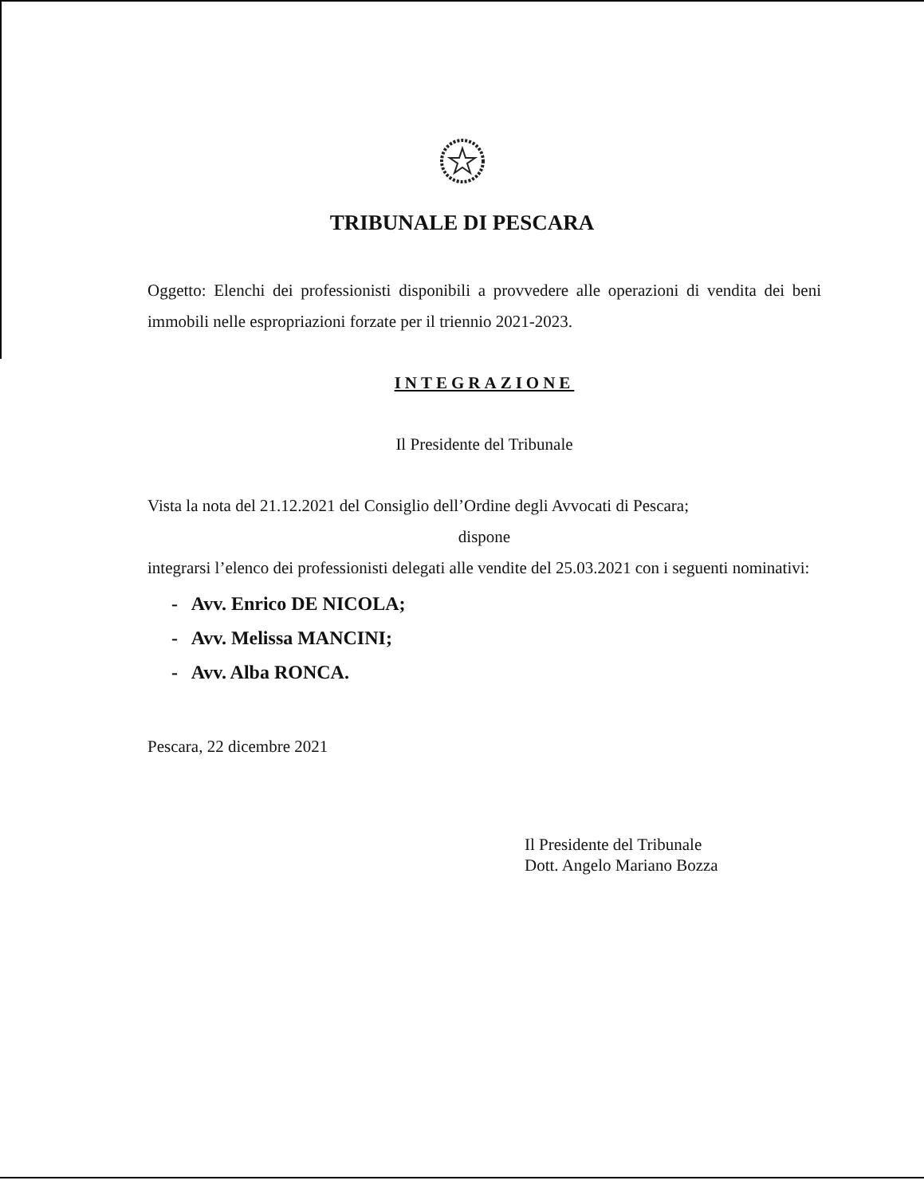TRIBUNALE DI PESCARA
Oggetto: Elenchi dei professionisti disponibili a provvedere alle operazioni di vendita dei beni immobili nelle espropriazioni forzate per il triennio 2021-2023.
INTEGRAZIONE
Il Presidente del Tribunale
Vista la nota del 21.12.2021 del Consiglio dell’Ordine degli Avvocati di Pescara;
dispone
integrarsi l’elenco dei professionisti delegati alle vendite del 25.03.2021 con i seguenti nominativi:
- Avv. Enrico DE NICOLA;
- Avv. Melissa MANCINI;
- Avv. Alba RONCA.
Pescara, 22 dicembre 2021
Il Presidente del Tribunale
Dott. Angelo Mariano Bozza